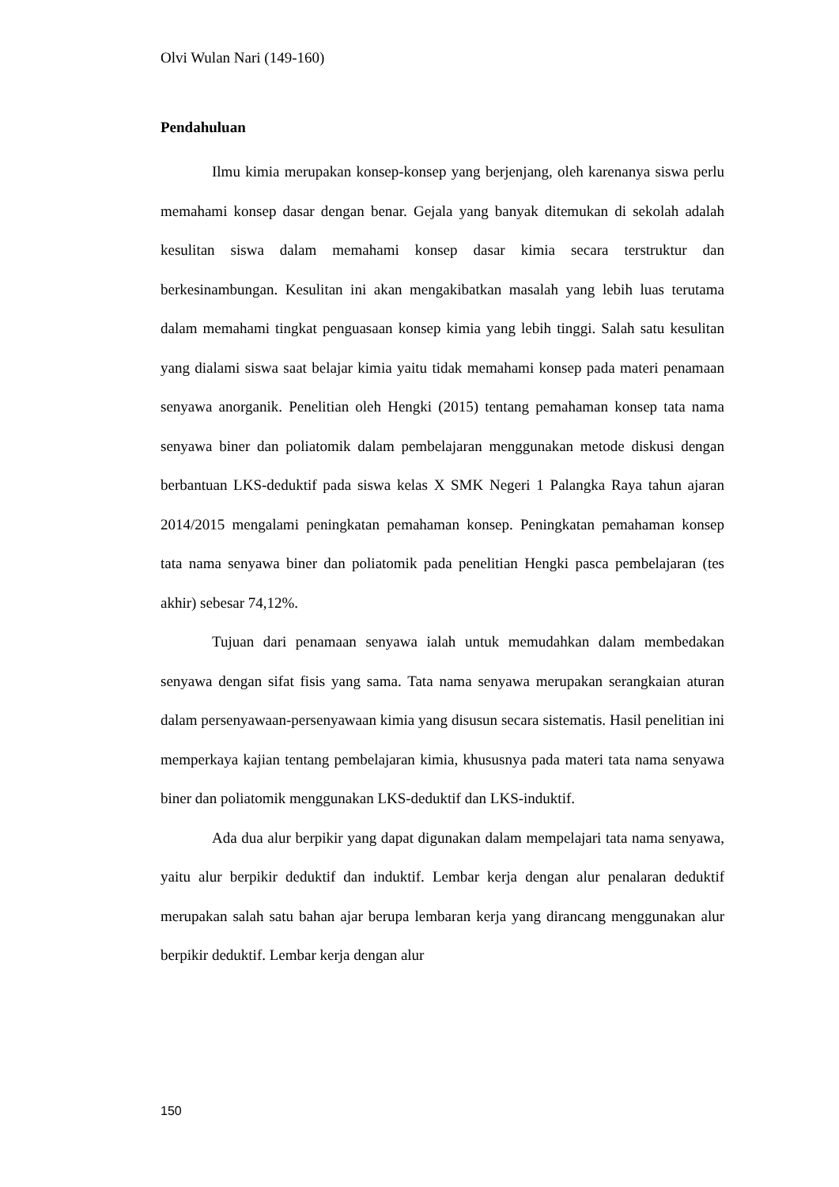Olvi Wulan Nari (149-160)
Pendahuluan
Ilmu kimia merupakan konsep-konsep yang berjenjang, oleh karenanya siswa perlu memahami konsep dasar dengan benar. Gejala yang banyak ditemukan di sekolah adalah kesulitan siswa dalam memahami konsep dasar kimia secara terstruktur dan berkesinambungan. Kesulitan ini akan mengakibatkan masalah yang lebih luas terutama dalam memahami tingkat penguasaan konsep kimia yang lebih tinggi. Salah satu kesulitan yang dialami siswa saat belajar kimia yaitu tidak memahami konsep pada materi penamaan senyawa anorganik. Penelitian oleh Hengki (2015) tentang pemahaman konsep tata nama senyawa biner dan poliatomik dalam pembelajaran menggunakan metode diskusi dengan berbantuan LKS-deduktif pada siswa kelas X SMK Negeri 1 Palangka Raya tahun ajaran 2014/2015 mengalami peningkatan pemahaman konsep. Peningkatan pemahaman konsep tata nama senyawa biner dan poliatomik pada penelitian Hengki pasca pembelajaran (tes akhir) sebesar 74,12%.
Tujuan dari penamaan senyawa ialah untuk memudahkan dalam membedakan senyawa dengan sifat fisis yang sama. Tata nama senyawa merupakan serangkaian aturan dalam persenyawaan-persenyawaan kimia yang disusun secara sistematis. Hasil penelitian ini memperkaya kajian tentang pembelajaran kimia, khususnya pada materi tata nama senyawa biner dan poliatomik menggunakan LKS-deduktif dan LKS-induktif.
Ada dua alur berpikir yang dapat digunakan dalam mempelajari tata nama senyawa, yaitu alur berpikir deduktif dan induktif. Lembar kerja dengan alur penalaran deduktif merupakan salah satu bahan ajar berupa lembaran kerja yang dirancang menggunakan alur berpikir deduktif. Lembar kerja dengan alur
150